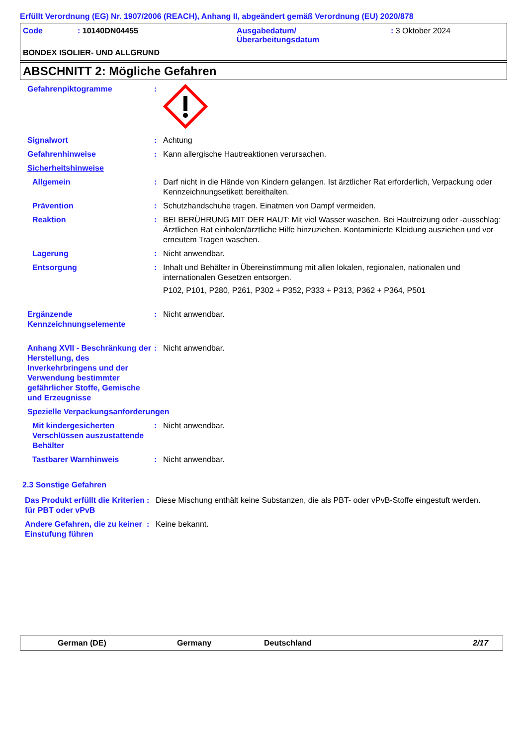Erfüllt Verordnung (EG) Nr. 1907/2006 (REACH), Anhang II, abgeändert gemäß Verordnung (EU) 2020/878
| Code | : 10140DN04455 | Ausgabedatum/ Überarbeitungsdatum | : 3 Oktober 2024 |
BONDEX ISOLIER- UND ALLGRUND
ABSCHNITT 2: Mögliche Gefahren
| Gefahrenpiktogramme | : | |
| Signalwort | : | Achtung |
| Gefahrenhinweise | : | Kann allergische Hautreaktionen verursachen. |
| Sicherheitshinweise | | |
| Allgemein | : | Darf nicht in die Hände von Kindern gelangen. Ist ärztlicher Rat erforderlich, Verpackung oder Kennzeichnungsetikett bereithalten. |
| Prävention | : | Schutzhandschuhe tragen. Einatmen von Dampf vermeiden. |
| Reaktion | : | BEI BERÜHRUNG MIT DER HAUT: Mit viel Wasser waschen. Bei Hautreizung oder -ausschlag: Ärztlichen Rat einholen/ärztliche Hilfe hinzuziehen. Kontaminierte Kleidung ausziehen und vor erneutem Tragen waschen. |
| Lagerung | : | Nicht anwendbar. |
| Entsorgung | : | Inhalt und Behälter in Übereinstimmung mit allen lokalen, regionalen, nationalen und internationalen Gesetzen entsorgen. P102, P101, P280, P261, P302 + P352, P333 + P313, P362 + P364, P501 |
| Ergänzende Kennzeichnungselemente | : | Nicht anwendbar. |
| Anhang XVII - Beschränkung der Herstellung, des Inverkehrbringens und der Verwendung bestimmter gefährlicher Stoffe, Gemische und Erzeugnisse | : | Nicht anwendbar. |
| Spezielle Verpackungsanforderungen | | |
| Mit kindergesicherten Verschlüssen auszustattende Behälter | : | Nicht anwendbar. |
| Tastbarer Warnhinweis | : | Nicht anwendbar. |
2.3 Sonstige Gefahren
| Das Produkt erfüllt die Kriterien für PBT oder vPvB | : | Diese Mischung enthält keine Substanzen, die als PBT- oder vPvB-Stoffe eingestuft werden. |
| Andere Gefahren, die zu keiner Einstufung führen | : | Keine bekannt. |
German (DE) Germany Deutschland 2/17